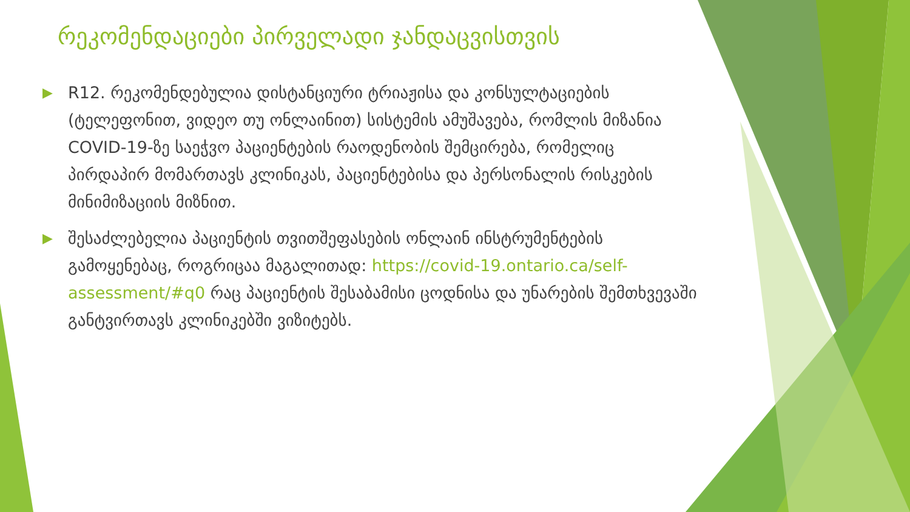რეკომენდაციები პირველადი ჯანდაცვისთვის
▶ R12. რეკომენდებულია დისტანციური ტრიაჟისა და კონსულტაციების (ტელეფონით, ვიდეო თუ ონლაინით) სისტემის ამუშავება, რომლის მიზანია COVID-19-ზე საეჭვო პაციენტების რაოდენობის შემცირება, რომელიც პირდაპირ მომართავს კლინიკას, პაციენტებისა და პერსონალის რისკების მინიმიზაციის მიზნით.
▶ შესაძლებელია პაციენტის თვითშეფასების ონლაინ ინსტრუმენტების გამოყენებაც, როგრიცაა მაგალითად: https://covid-19.ontario.ca/self-assessment/#q0 რაც პაციენტის შესაბამისი ცოდნისა და უნარების შემთხვევაში განტვირთავს კლინიკებში ვიზიტებს.